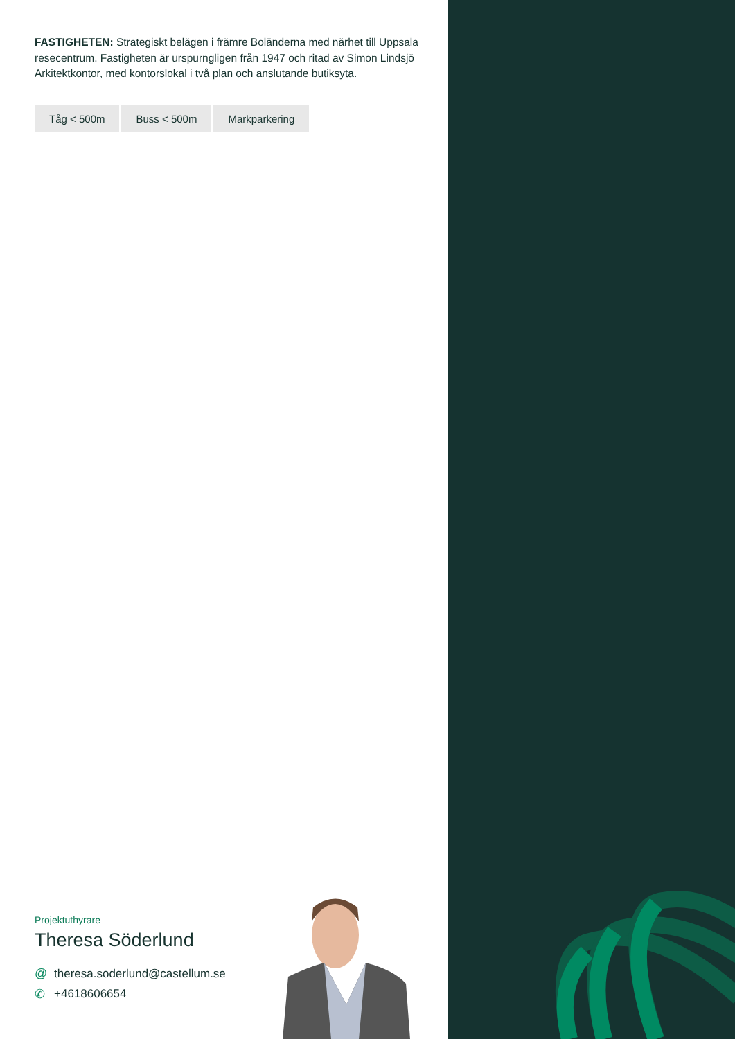FASTIGHETEN: Strategiskt belägen i främre Boländerna med närhet till Uppsala resecentrum. Fastigheten är urspurngligen från 1947 och ritad av Simon Lindsjö Arkitektkontor, med kontorslokal i två plan och anslutande butiksyta.
Tåg < 500m Buss < 500m Markparkering
Projektuthyrare
Theresa Söderlund
@ theresa.soderlund@castellum.se
✆ +4618606654